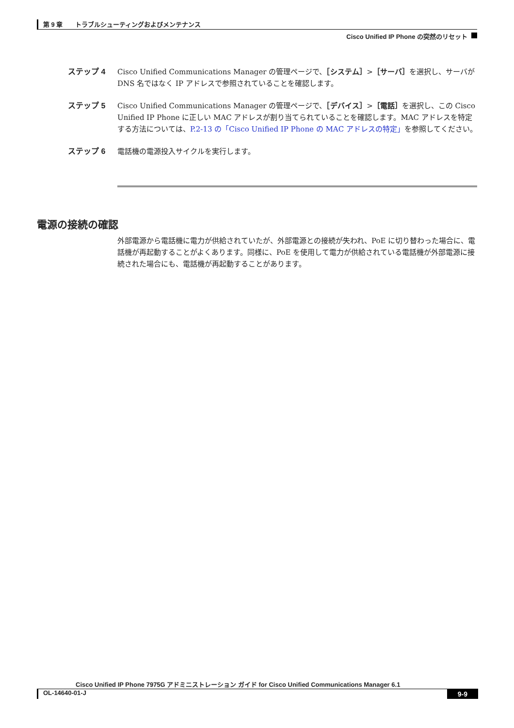第 9 章　　トラブルシューティングおよびメンテナンス
Cisco Unified IP Phone の突然のリセット
ステップ 4 Cisco Unified Communications Manager の管理ページで、［システム］>［サーバ］を選択し、サーバが DNS 名ではなく IP アドレスで参照されていることを確認します。
ステップ 5 Cisco Unified Communications Manager の管理ページで、［デバイス］>［電話］を選択し、この Cisco Unified IP Phone に正しい MAC アドレスが割り当てられていることを確認します。MAC アドレスを特定する方法については、P.2-13 の「Cisco Unified IP Phone の MAC アドレスの特定」を参照してください。
ステップ 6 電話機の電源投入サイクルを実行します。
電源の接続の確認
外部電源から電話機に電力が供給されていたが、外部電源との接続が失われ、PoE に切り替わった場合に、電話機が再起動することがよくあります。同様に、PoE を使用して電力が供給されている電話機が外部電源に接続された場合にも、電話機が再起動することがあります。
Cisco Unified IP Phone 7975G アドミニストレーション ガイド for Cisco Unified Communications Manager 6.1
OL-14640-01-J 9-9